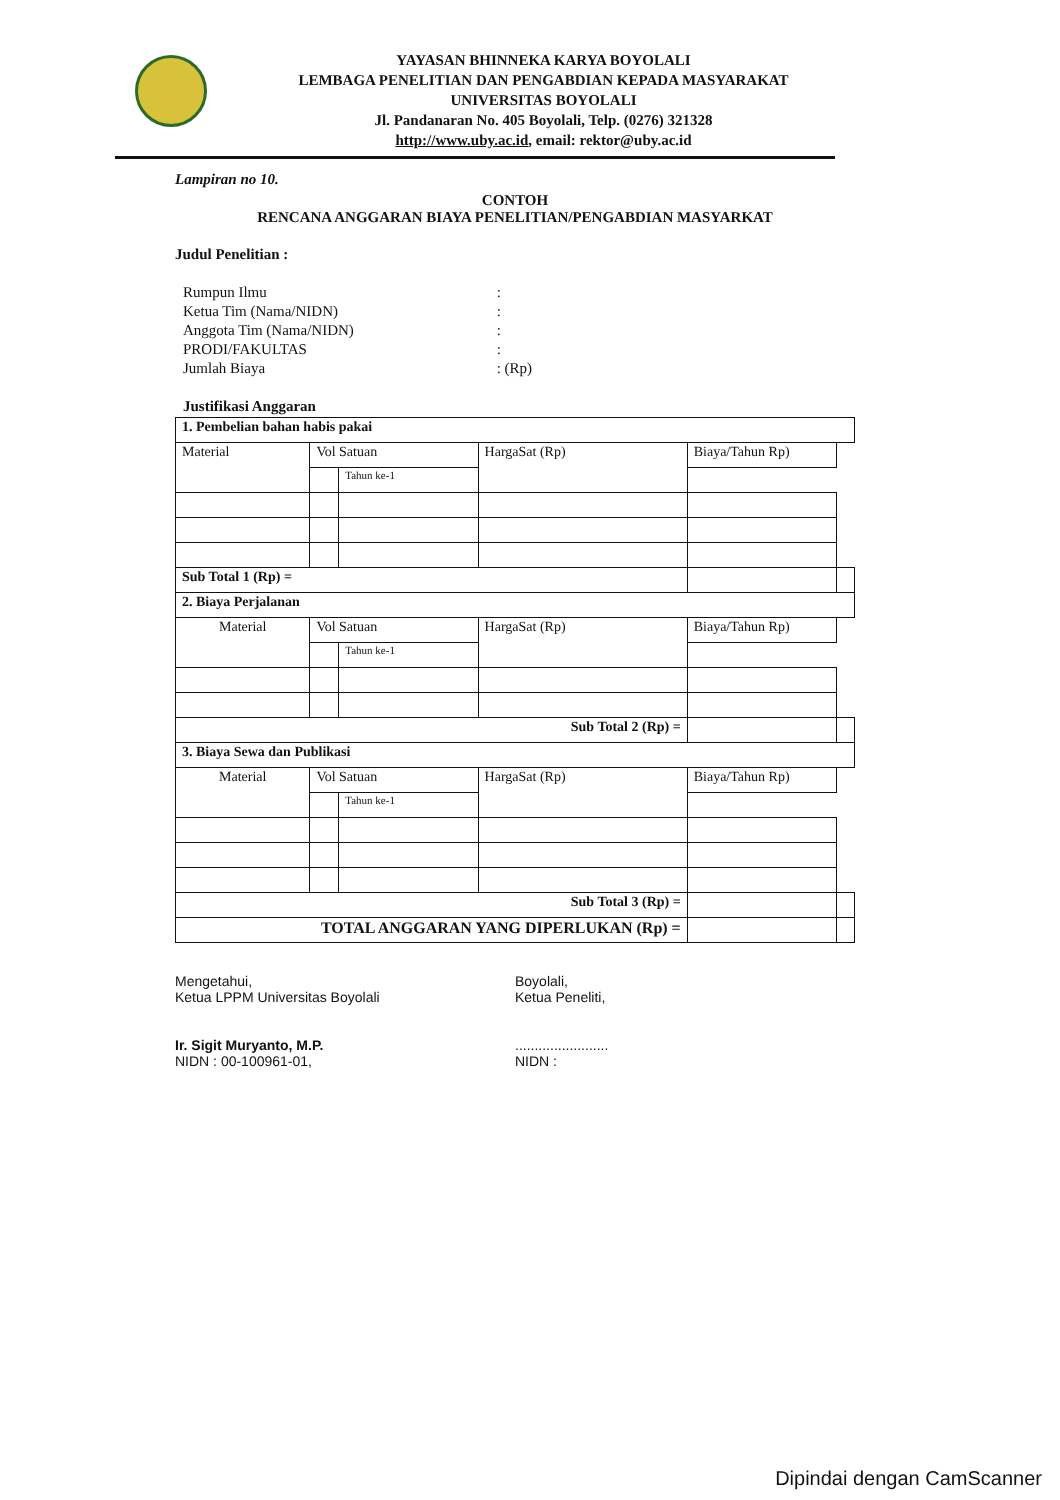YAYASAN BHINNEKA KARYA BOYOLALI
LEMBAGA PENELITIAN DAN PENGABDIAN KEPADA MASYARAKAT
UNIVERSITAS BOYOLALI
Jl. Pandanaran No. 405 Boyolali, Telp. (0276) 321328
http://www.uby.ac.id, email: rektor@uby.ac.id
Lampiran no 10.
CONTOH
RENCANA ANGGARAN BIAYA PENELITIAN/PENGABDIAN MASYARKAT
Judul Penelitian :
| Rumpun Ilmu | : |
| Ketua Tim (Nama/NIDN) | : |
| Anggota Tim (Nama/NIDN) | : |
| PRODI/FAKULTAS | : |
| Jumlah Biaya | : (Rp) |
Justifikasi Anggaran
| 1. Pembelian bahan habis pakai | | | | | |
| Material | Vol Satuan | | HargaSat (Rp) | Biaya/Tahun Rp) | |
| | | Tahun ke-1 | | | |
| Sub Total 1 (Rp) = | | | | | |
| 2. Biaya Perjalanan | | | | | |
| Material | Vol Satuan | | HargaSat (Rp) | Biaya/Tahun Rp) | |
| | | Tahun ke-1 | | | |
| Sub Total 2 (Rp) = | | | | | |
| 3. Biaya Sewa dan Publikasi | | | | | |
| Material | Vol Satuan | | HargaSat (Rp) | Biaya/Tahun Rp) | |
| | | Tahun ke-1 | | | |
| Sub Total 3 (Rp) = | | | | | |
| TOTAL ANGGARAN YANG DIPERLUKAN (Rp) = | | | | | |
Mengetahui,
Ketua LPPM Universitas Boyolali
Ir. Sigit Muryanto, M.P.
NIDN : 00-100961-01,
Boyolali,
Ketua Peneliti,
........................
NIDN :
Dipindai dengan CamScanner